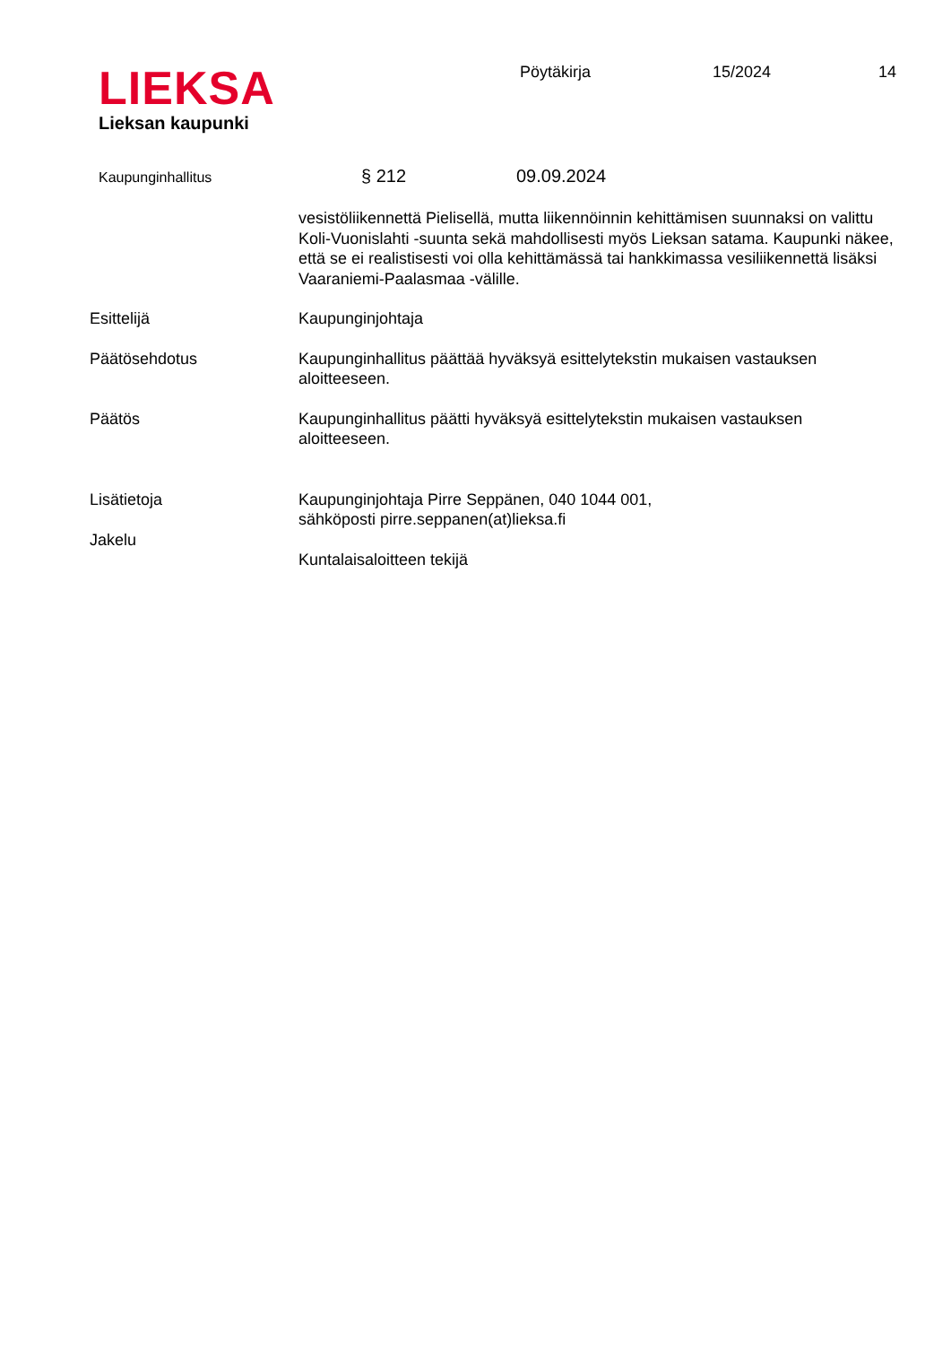LIEKSA
Lieksan kaupunki
Pöytäkirja 15/2024 14
Kaupunginhallitus
§ 212 09.09.2024
vesistöliikennettä Pielisellä, mutta liikennöinnin kehittämisen suunnaksi on valittu Koli-Vuonislahti -suunta sekä mahdollisesti myös Lieksan satama. Kaupunki näkee, että se ei realistisesti voi olla kehittämässä tai hankkimassa vesiliikennettä lisäksi Vaaraniemi-Paalasmaa -välille.
Esittelijä Kaupunginjohtaja
Päätösehdotus Kaupunginhallitus päättää hyväksyä esittelytekstin mukaisen vastauksen aloitteeseen.
Päätös Kaupunginhallitus päätti hyväksyä esittelytekstin mukaisen vastauksen aloitteeseen.
Lisätietoja
Jakelu
Kaupunginjohtaja Pirre Seppänen, 040 1044 001,
sähköposti pirre.seppanen(at)lieksa.fi
Kuntalaisaloitteen tekijä